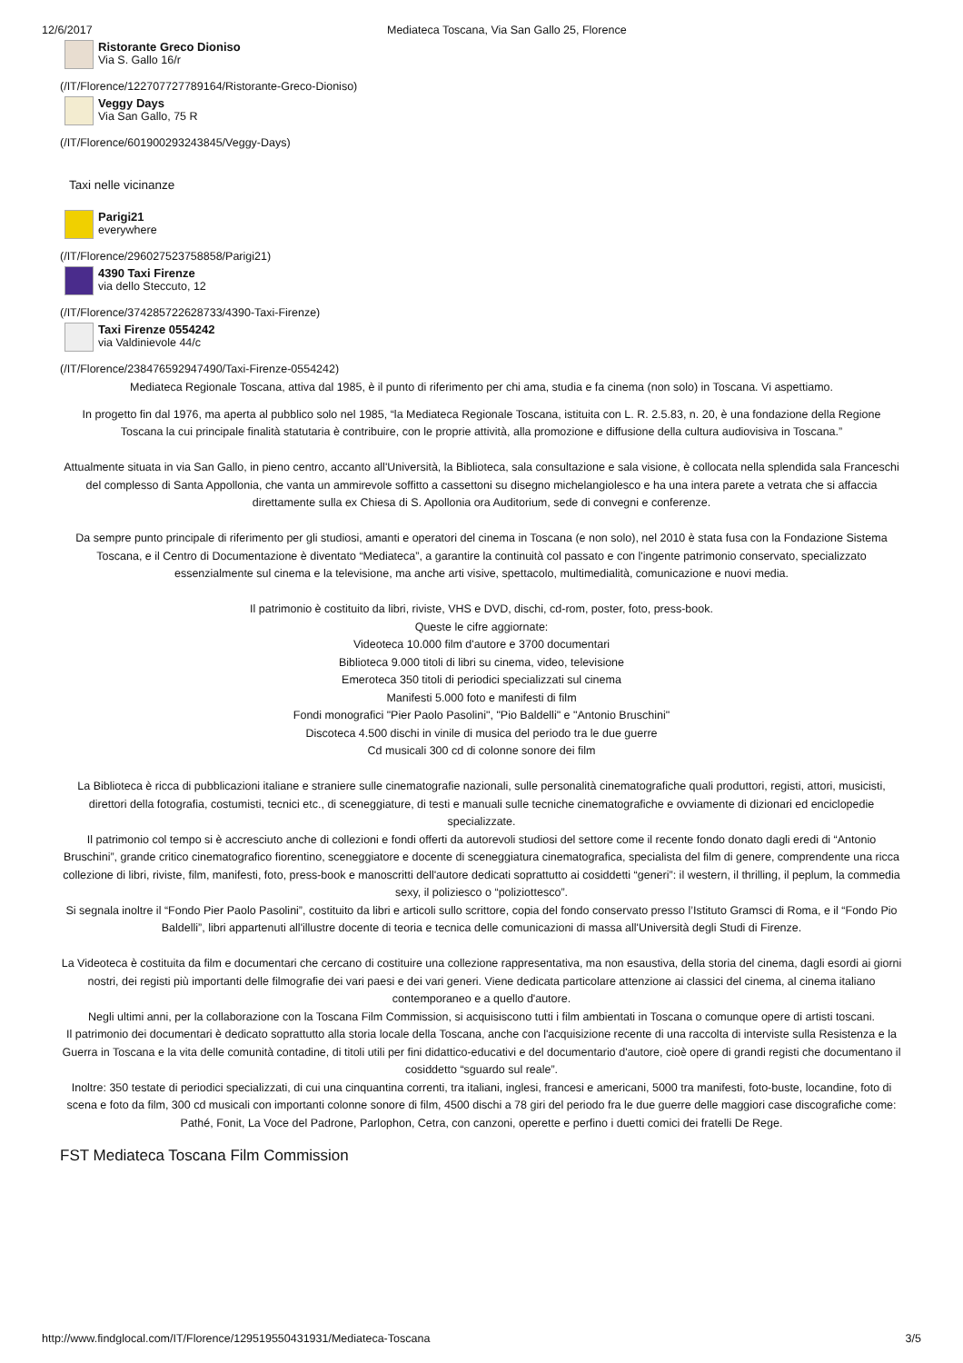12/6/2017 Mediateca Toscana, Via San Gallo 25, Florence
Ristorante Greco Dioniso
Via S. Gallo 16/r
(/IT/Florence/122707727789164/Ristorante-Greco-Dioniso)
Veggy Days
Via San Gallo, 75 R
(/IT/Florence/601900293243845/Veggy-Days)
Taxi nelle vicinanze
Parigi21
everywhere
(/IT/Florence/296027523758858/Parigi21)
4390 Taxi Firenze
via dello Steccuto, 12
(/IT/Florence/374285722628733/4390-Taxi-Firenze)
Taxi Firenze 0554242
via Valdinievole 44/c
(/IT/Florence/238476592947490/Taxi-Firenze-0554242)
Mediateca Regionale Toscana, attiva dal 1985, è il punto di riferimento per chi ama, studia e fa cinema (non solo) in Toscana. Vi aspettiamo.
In progetto fin dal 1976, ma aperta al pubblico solo nel 1985, “la Mediateca Regionale Toscana, istituita con L. R. 2.5.83, n. 20, è una fondazione della Regione Toscana la cui principale finalità statutaria è contribuire, con le proprie attività, alla promozione e diffusione della cultura audiovisiva in Toscana.”
Attualmente situata in via San Gallo, in pieno centro, accanto all'Università, la Biblioteca, sala consultazione e sala visione, è collocata nella splendida sala Franceschi del complesso di Santa Appollonia, che vanta un ammirevole soffitto a cassettoni su disegno michelangiolesco e ha una intera parete a vetrata che si affaccia direttamente sulla ex Chiesa di S. Apollonia ora Auditorium, sede di convegni e conferenze.
Da sempre punto principale di riferimento per gli studiosi, amanti e operatori del cinema in Toscana (e non solo), nel 2010 è stata fusa con la Fondazione Sistema Toscana, e il Centro di Documentazione è diventato “Mediateca”, a garantire la continuità col passato e con l'ingente patrimonio conservato, specializzato essenzialmente sul cinema e la televisione, ma anche arti visive, spettacolo, multimedialità, comunicazione e nuovi media.
Il patrimonio è costituito da libri, riviste, VHS e DVD, dischi, cd-rom, poster, foto, press-book.
Queste le cifre aggiornate:
Videoteca 10.000 film d'autore e 3700 documentari
Biblioteca 9.000 titoli di libri su cinema, video, televisione
Emeroteca 350 titoli di periodici specializzati sul cinema
Manifesti 5.000 foto e manifesti di film
Fondi monografici "Pier Paolo Pasolini", "Pio Baldelli" e "Antonio Bruschini"
Discoteca 4.500 dischi in vinile di musica del periodo tra le due guerre
Cd musicali 300 cd di colonne sonore dei film
La Biblioteca è ricca di pubblicazioni italiane e straniere sulle cinematografie nazionali, sulle personalità cinematografiche quali produttori, registi, attori, musicisti, direttori della fotografia, costumisti, tecnici etc., di sceneggiature, di testi e manuali sulle tecniche cinematografiche e ovviamente di dizionari ed enciclopedie specializzate.
Il patrimonio col tempo si è accresciuto anche di collezioni e fondi offerti da autorevoli studiosi del settore come il recente fondo donato dagli eredi di “Antonio Bruschini”, grande critico cinematografico fiorentino, sceneggiatore e docente di sceneggiatura cinematografica, specialista del film di genere, comprendente una ricca collezione di libri, riviste, film, manifesti, foto, press-book e manoscritti dell'autore dedicati soprattutto ai cosiddetti “generi”: il western, il thrilling, il peplum, la commedia sexy, il poliziesco o “poliziottesco”.
Si segnala inoltre il “Fondo Pier Paolo Pasolini”, costituito da libri e articoli sullo scrittore, copia del fondo conservato presso l’Istituto Gramsci di Roma, e il “Fondo Pio Baldelli”, libri appartenuti all'illustre docente di teoria e tecnica delle comunicazioni di massa all'Università degli Studi di Firenze.
La Videoteca è costituita da film e documentari che cercano di costituire una collezione rappresentativa, ma non esaustiva, della storia del cinema, dagli esordi ai giorni nostri, dei registi più importanti delle filmografie dei vari paesi e dei vari generi. Viene dedicata particolare attenzione ai classici del cinema, al cinema italiano contemporaneo e a quello d'autore.
Negli ultimi anni, per la collaborazione con la Toscana Film Commission, si acquisiscono tutti i film ambientati in Toscana o comunque opere di artisti toscani.
Il patrimonio dei documentari è dedicato soprattutto alla storia locale della Toscana, anche con l'acquisizione recente di una raccolta di interviste sulla Resistenza e la Guerra in Toscana e la vita delle comunità contadine, di titoli utili per fini didattico-educativi e del documentario d'autore, cioè opere di grandi registi che documentano il cosiddetto “sguardo sul reale”.
Inoltre: 350 testate di periodici specializzati, di cui una cinquantina correnti, tra italiani, inglesi, francesi e americani, 5000 tra manifesti, foto-buste, locandine, foto di scena e foto da film, 300 cd musicali con importanti colonne sonore di film, 4500 dischi a 78 giri del periodo fra le due guerre delle maggiori case discografiche come: Pathé, Fonit, La Voce del Padrone, Parlophon, Cetra, con canzoni, operette e perfino i duetti comici dei fratelli De Rege.
FST Mediateca Toscana Film Commission
http://www.findglocal.com/IT/Florence/129519550431931/Mediateca-Toscana 3/5